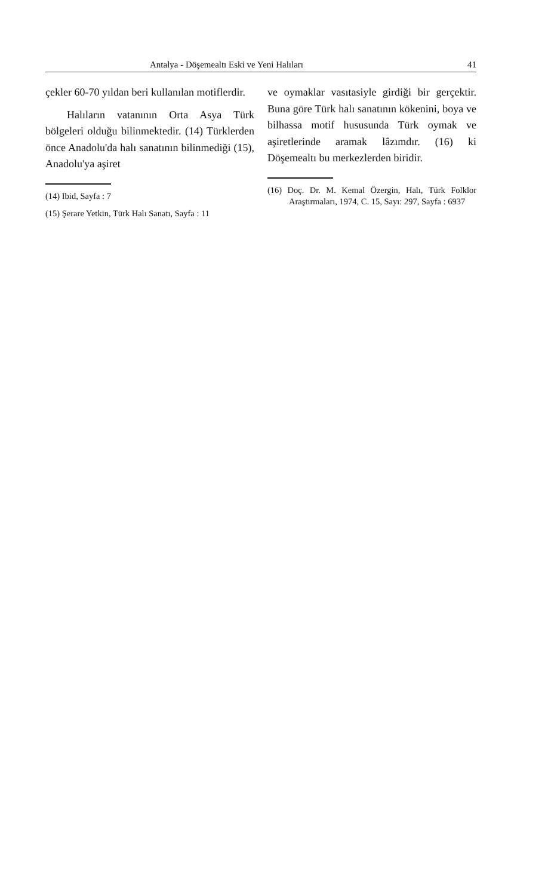Antalya - Döşemealtı Eski ve Yeni Halıları 41
çekler 60-70 yıldan beri kullanılan motiflerdir.
Halıların vatanının Orta Asya Türk bölgeleri olduğu bilinmektedir. (14) Türklerden önce Anadolu'da halı sanatının bilinmediği (15), Anadolu'ya aşiret
(14) Ibid, Sayfa : 7
(15) Şerare Yetkin, Türk Halı Sanatı, Sayfa : 11
ve oymaklar vasıtasiyle girdiği bir gerçektir. Buna göre Türk halı sanatının kökenini, boya ve bilhassa motif hususunda Türk oymak ve aşiretlerinde aramak lâzımdır. (16) ki Döşemealtı bu merkezlerden biridir.
(16) Doç. Dr. M. Kemal Özergin, Halı, Türk Folklor Araştırmaları, 1974, C. 15, Sayı: 297, Sayfa : 6937